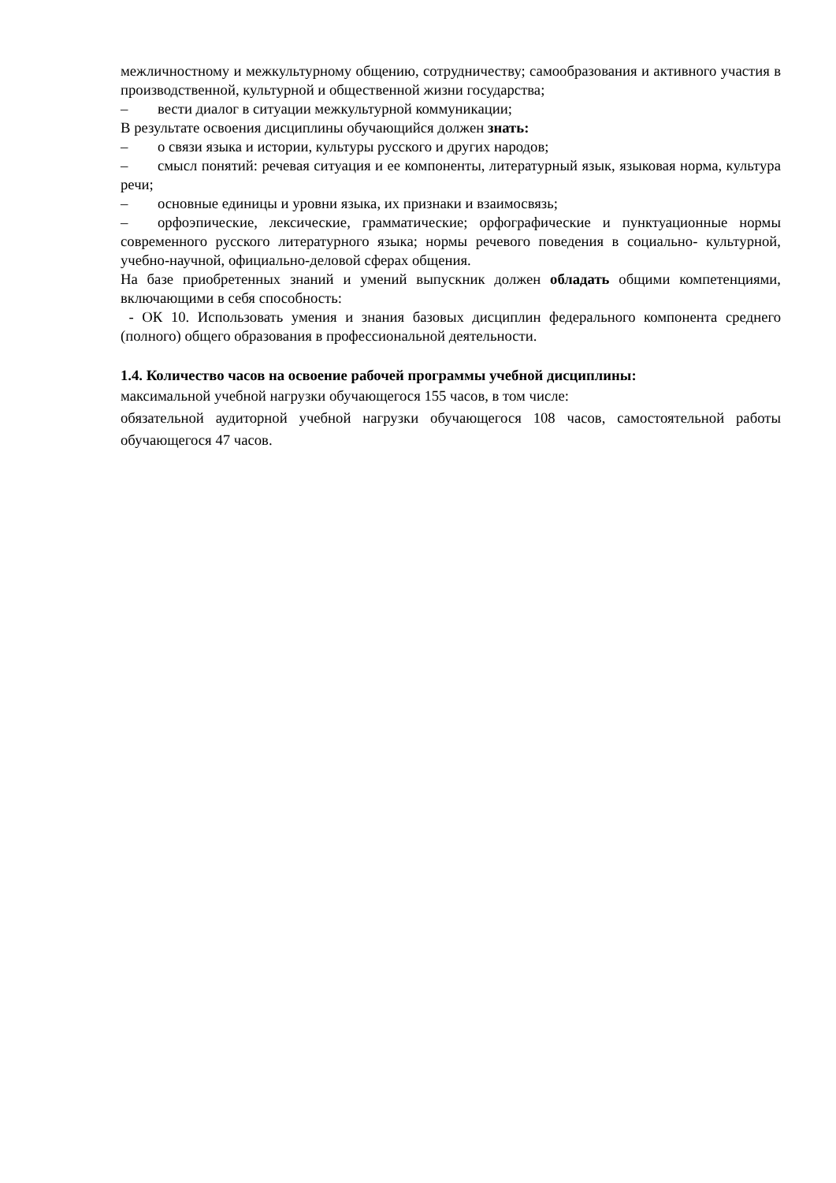межличностному и межкультурному общению, сотрудничеству; самообразования и активного участия в производственной, культурной и общественной жизни государства;
– вести диалог в ситуации межкультурной коммуникации;
В результате освоения дисциплины обучающийся должен знать:
– о связи языка и истории, культуры русского и других народов;
– смысл понятий: речевая ситуация и ее компоненты, литературный язык, языковая норма, культура речи;
– основные единицы и уровни языка, их признаки и взаимосвязь;
– орфоэпические, лексические, грамматические; орфографические и пунктуационные нормы современного русского литературного языка; нормы речевого поведения в социально- культурной, учебно-научной, официально-деловой сферах общения.
На базе приобретенных знаний и умений выпускник должен обладать общими компетенциями, включающими в себя способность:
- ОК 10. Использовать умения и знания базовых дисциплин федерального компонента среднего (полного) общего образования в профессиональной деятельности.
1.4. Количество часов на освоение рабочей программы учебной дисциплины:
максимальной учебной нагрузки обучающегося 155 часов, в том числе:
обязательной аудиторной учебной нагрузки обучающегося 108 часов, самостоятельной работы обучающегося 47 часов.